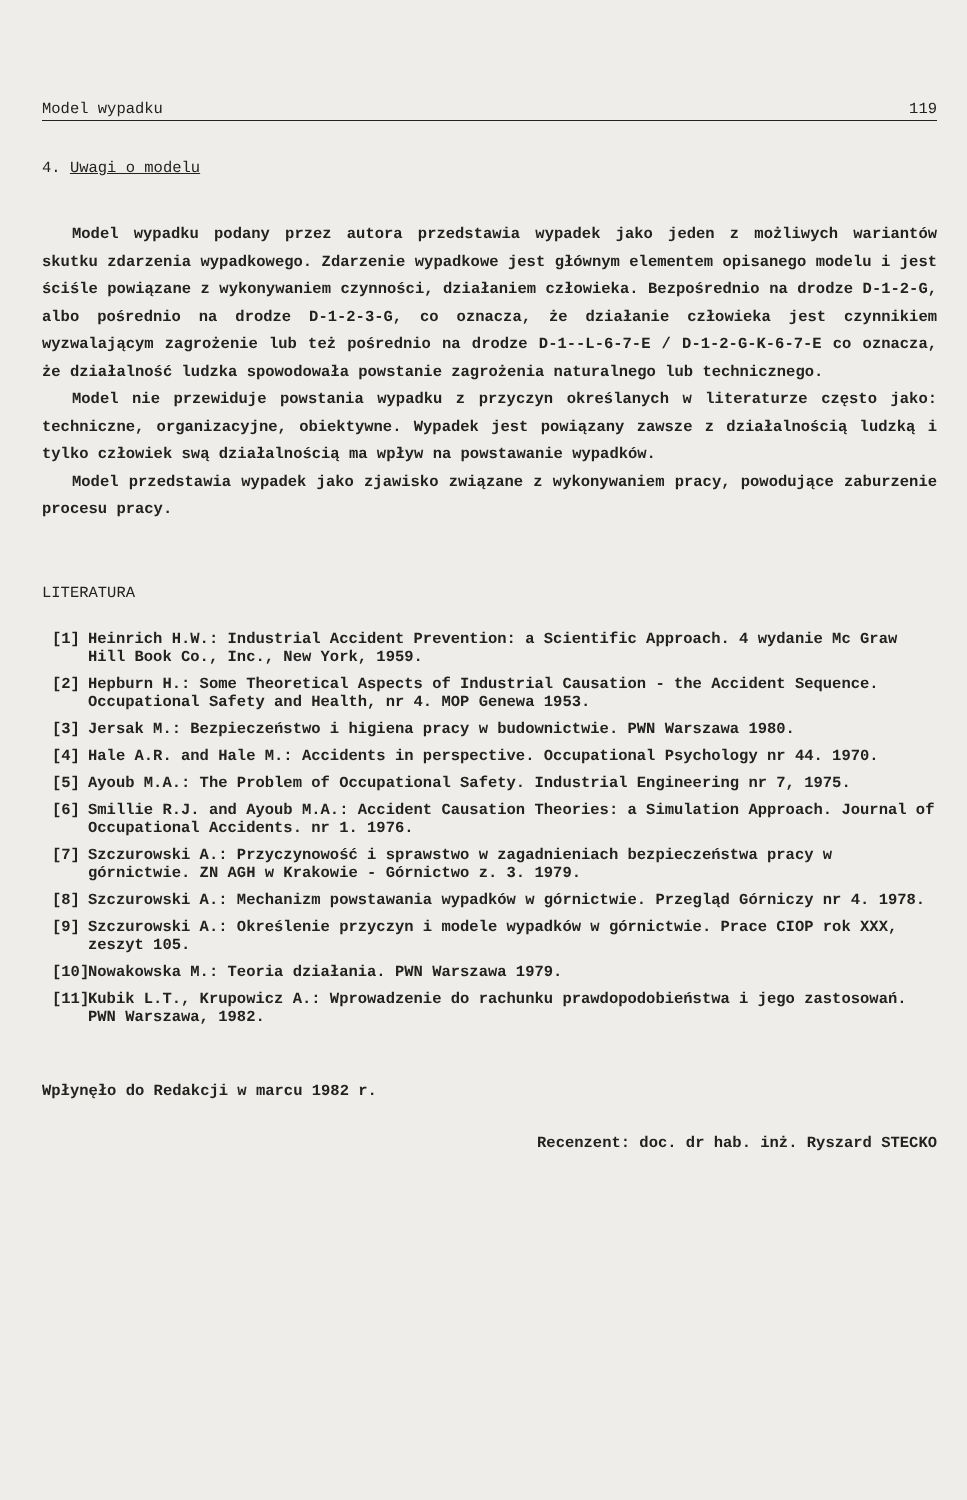Model wypadku 119
4. Uwagi o modelu
Model wypadku podany przez autora przedstawia wypadek jako jeden z możliwych wariantów skutku zdarzenia wypadkowego. Zdarzenie wypadkowe jest głównym elementem opisanego modelu i jest ściśle powiązane z wykonywaniem czynności, działaniem człowieka. Bezpośrednio na drodze D-1-2-G, albo pośrednio na drodze D-1-2-3-G, co oznacza, że działanie człowieka jest czynnikiem wyzwalającym zagrożenie lub też pośrednio na drodze D-1--L-6-7-E / D-1-2-G-K-6-7-E co oznacza, że działalność ludzka spowodowała powstanie zagrożenia naturalnego lub technicznego.
Model nie przewiduje powstania wypadku z przyczyn określanych w literaturze często jako: techniczne, organizacyjne, obiektywne. Wypadek jest powiązany zawsze z działalnością ludzką i tylko człowiek swą działalnością ma wpływ na powstawanie wypadków.
Model przedstawia wypadek jako zjawisko związane z wykonywaniem pracy, powodujące zaburzenie procesu pracy.
LITERATURA
[1] Heinrich H.W.: Industrial Accident Prevention: a Scientific Approach. 4 wydanie Mc Graw Hill Book Co., Inc., New York, 1959.
[2] Hepburn H.: Some Theoretical Aspects of Industrial Causation - the Accident Sequence. Occupational Safety and Health, nr 4. MOP Genewa 1953.
[3] Jersak M.: Bezpieczeństwo i higiena pracy w budownictwie. PWN Warszawa 1980.
[4] Hale A.R. and Hale M.: Accidents in perspective. Occupational Psychology nr 44. 1970.
[5] Ayoub M.A.: The Problem of Occupational Safety. Industrial Engineering nr 7, 1975.
[6] Smillie R.J. and Ayoub M.A.: Accident Causation Theories: a Simulation Approach. Journal of Occupational Accidents. nr 1. 1976.
[7] Szczurowski A.: Przyczynowość i sprawstwo w zagadnieniach bezpieczeństwa pracy w górnictwie. ZN AGH w Krakowie - Górnictwo z. 3. 1979.
[8] Szczurowski A.: Mechanizm powstawania wypadków w górnictwie. Przegląd Górniczy nr 4. 1978.
[9] Szczurowski A.: Określenie przyczyn i modele wypadków w górnictwie. Prace CIOP rok XXX, zeszyt 105.
[10] Nowakowska M.: Teoria działania. PWN Warszawa 1979.
[11] Kubik L.T., Krupowicz A.: Wprowadzenie do rachunku prawdopodobieństwa i jego zastosowań. PWN Warszawa, 1982.
Wpłynęło do Redakcji w marcu 1982 r.
Recenzent: doc. dr hab. inż. Ryszard STECKO